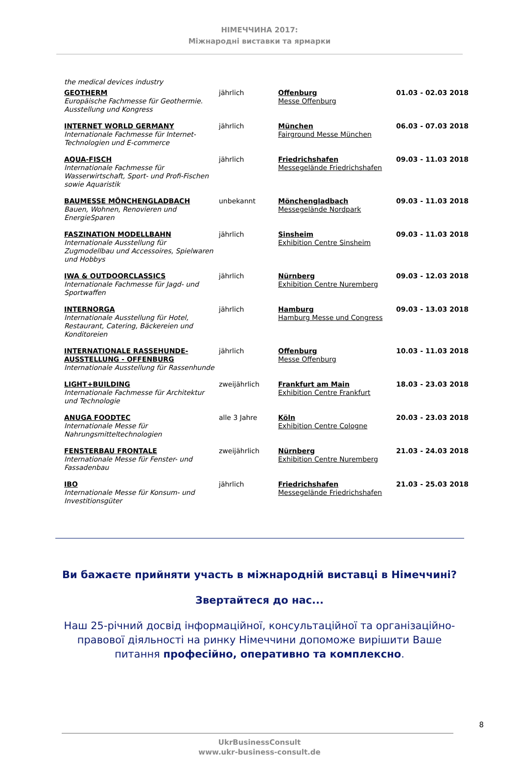НІМЕЧЧИНА 2017:
Міжнародні виставки та ярмарки
the medical devices industry
| GEOTHERM Europäische Fachmesse für Geothermie. Ausstellung und Kongress | jährlich | Offenburg Messe Offenburg | 01.03 - 02.03 2018 |
| INTERNET WORLD GERMANY Internationale Fachmesse für Internet-Technologien und E-commerce | jährlich | München Fairground Messe München | 06.03 - 07.03 2018 |
| AQUA-FISCH Internationale Fachmesse für Wasserwirtschaft, Sport- und Profi-Fischen sowie Aquaristik | jährlich | Friedrichshafen Messegelände Friedrichshafen | 09.03 - 11.03 2018 |
| BAUMESSE MÖNCHENGLADBACH Bauen, Wohnen, Renovieren und EnergieSparen | unbekannt | Mönchengladbach Messegelände Nordpark | 09.03 - 11.03 2018 |
| FASZINATION MODELLBAHN Internationale Ausstellung für Zugmodellbau und Accessoires, Spielwaren und Hobbys | jährlich | Sinsheim Exhibition Centre Sinsheim | 09.03 - 11.03 2018 |
| IWA & OUTDOORCLASSICS Internationale Fachmesse für Jagd- und Sportwaffen | jährlich | Nürnberg Exhibition Centre Nuremberg | 09.03 - 12.03 2018 |
| INTERNORGA Internationale Ausstellung für Hotel, Restaurant, Catering, Bäckereien und Konditoreien | jährlich | Hamburg Hamburg Messe und Congress | 09.03 - 13.03 2018 |
| INTERNATIONALE RASSEHUNDE-AUSSTELLUNG - OFFENBURG Internationale Ausstellung für Rassenhunde | jährlich | Offenburg Messe Offenburg | 10.03 - 11.03 2018 |
| LIGHT+BUILDING Internationale Fachmesse für Architektur und Technologie | zweijährlich | Frankfurt am Main Exhibition Centre Frankfurt | 18.03 - 23.03 2018 |
| ANUGA FOODTEC Internationale Messe für Nahrungsmitteltechnologien | alle 3 Jahre | Köln Exhibition Centre Cologne | 20.03 - 23.03 2018 |
| FENSTERBAU FRONTALE Internationale Messe für Fenster- und Fassadenbau | zweijährlich | Nürnberg Exhibition Centre Nuremberg | 21.03 - 24.03 2018 |
| IBO Internationale Messe für Konsum- und Investitionsgüter | jährlich | Friedrichshafen Messegelände Friedrichshafen | 21.03 - 25.03 2018 |
Ви бажаєте прийняти участь в міжнародній виставці в Німеччині?
Звертайтеся до нас...
Наш 25-річний досвід інформаційної, консультаційної та організаційно-правової діяльності на ринку Німеччини допоможе вирішити Ваше питання професійно, оперативно та комплексно.
8
UkrBusinessConsult
www.ukr-business-consult.de